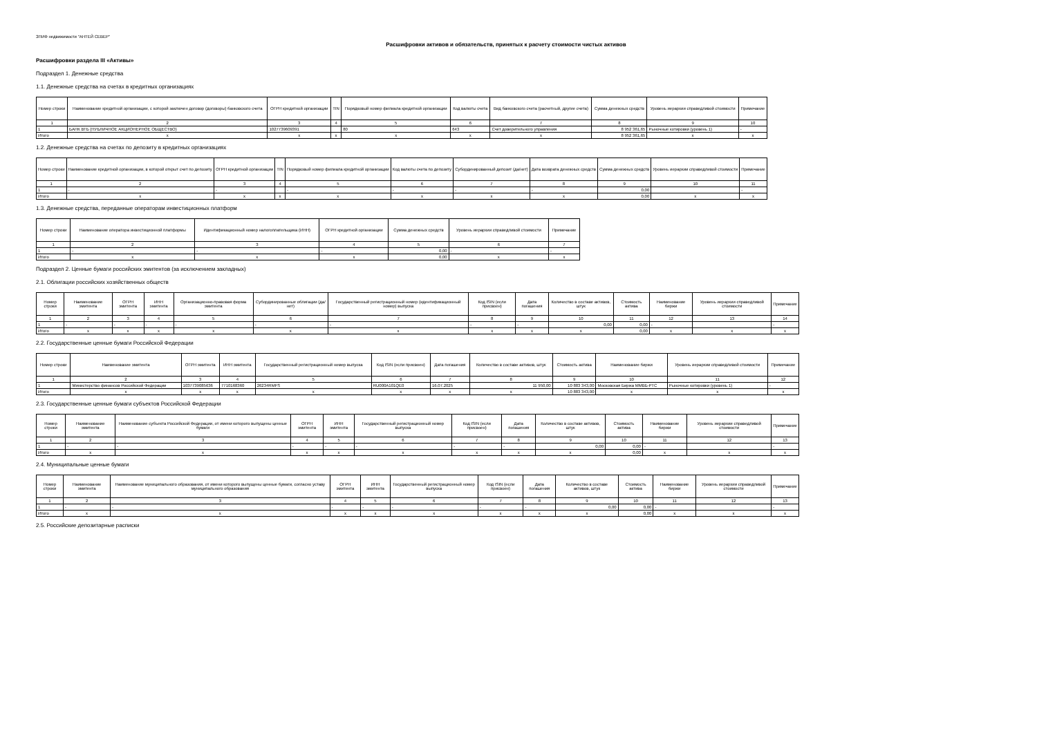ЗПИФ недвижимости "АНТЕЙ СЕВЕР"
Расшифровки активов и обязательств, принятых к расчету стоимости чистых активов
Расшифровки раздела III «Активы»
Подраздел 1. Денежные средства
1.1. Денежные средства на счетах в кредитных организациях
| Номер строки | Наименование кредитной организации, с которой заключен договор (договоры) банковского счета | ОГРН кредитной организации | TIN | Порядковый номер филиала кредитной организации | Код валюты счета | Вид банковского счета (расчетный, другие счета) | Сумма денежных средств | Уровень иерархии справедливой стоимости | Примечание |
| --- | --- | --- | --- | --- | --- | --- | --- | --- | --- |
| 1 | 2 | 3 | 4 | 5 | 6 | 7 | 8 | 9 | 10 |
| 1 | БАНК ВТБ (ПУБЛИЧНОЕ АКЦИОНЕРНОЕ ОБЩЕСТВО) | 1027739609391 | | 80 | 643 | Счет доверительного управления | 8 952 361,65 | Рыночные котировки (уровень 1) | - |
| Итого | x | x | x | x | x | x | 8 952 361,65 | x | x |
1.2. Денежные средства на счетах по депозиту в кредитных организациях
| Номер строки | Наименование кредитной организации, в которой открыт счет по депозиту | ОГРН кредитной организации | TIN | Порядковый номер филиала кредитной организации | Код валюты счета по депозиту | Субординированный депозит (да/нет) | Дата возврата денежных средств | Сумма денежных средств | Уровень иерархии справедливой стоимости | Примечание |
| --- | --- | --- | --- | --- | --- | --- | --- | --- | --- | --- |
| 1 | 2 | 3 | 4 | 5 | 6 | 7 | 8 | 9 | 10 | 11 |
| 1 | - | - | | - | - | - | - | 0,00 | | - |
| Итого | x | x | x | x | x | x | x | 0,00 | x | x |
1.3. Денежные средства, переданные операторам инвестиционных платформ
| Номер строки | Наименование оператора инвестиционной платформы | Идентификационный номер налогоплательщика (ИНН) | ОГРН кредитной организации | Сумма денежных средств | Уровень иерархии справедливой стоимости | Примечание |
| --- | --- | --- | --- | --- | --- | --- |
| 1 | 2 | 3 | 4 | 5 | 6 | 7 |
| 1 | - | - | - | 0,00 | - | - |
| Итого | x | x | x | 0,00 | x | x |
Подраздел 2. Ценные бумаги российских эмитентов (за исключением закладных)
2.1. Облигации российских хозяйственных обществ
| Номер строки | Наименование эмитента | ОГРН эмитента | ИНН эмитента | Организационно-правовая форма эмитента | Субординированные облигации (да/нет) | Государственный регистрационный номер (идентификационный номер) выпуска | Код ISIN (если присвоен) | Дата погашения | Количество в составе активов, штук | Стоимость актива | Наименование биржи | Уровень иерархии справедливой стоимости | Примечание |
| --- | --- | --- | --- | --- | --- | --- | --- | --- | --- | --- | --- | --- | --- |
| 1 | 2 | 3 | 4 | 5 | 6 | 7 | 8 | 9 | 10 | 11 | 12 | 13 | 14 |
| 1 | - | - | - | - | - | - | - | - | 0,00 | 0,00 | - | | - |
| Итого | x | x | x | x | x | x | x | x | x | 0,00 | x | x | x |
2.2. Государственные ценные бумаги Российской Федерации
| Номер строки | Наименование эмитента | ОГРН эмитента | ИНН эмитента | Государственный регистрационный номер выпуска | Код ISIN (если присвоен) | Дата погашения | Количество в составе активов, штук | Стоимость актива | Наименование биржи | Уровень иерархии справедливой стоимости | Примечание |
| --- | --- | --- | --- | --- | --- | --- | --- | --- | --- | --- | --- |
| 1 | 2 | 3 | 4 | 5 | 6 | 7 | 8 | 9 | 10 | 11 | 12 |
| 1 | Министерство финансов Российской Федерации | 1037739085636 | 7710168360 | 26234RMFS | RU000A101QE0 | 16.07.2025 | 11 950,00 | 10 883 343,00 | Московская Биржа ММВБ-РТС | Рыночные котировки (уровень 1) | - |
| Итого | x | x | x | x | x | x | x | 10 883 343,00 | x | x | x |
2.3. Государственные ценные бумаги субъектов Российской Федерации
| Номер строки | Наименование эмитента | Наименование субъекта Российской Федерации, от имени которого выпущены ценные бумаги | ОГРН эмитента | ИНН эмитента | Государственный регистрационный номер выпуска | Код ISIN (если присвоен) | Дата погашения | Количество в составе активов, штук | Стоимость актива | Наименование биржи | Уровень иерархии справедливой стоимости | Примечание |
| --- | --- | --- | --- | --- | --- | --- | --- | --- | --- | --- | --- | --- |
| 1 | 2 | 3 | 4 | 5 | 6 | 7 | 8 | 9 | 10 | 11 | 12 | 13 |
| 1 | - | - | - | - | - | - | - | 0,00 | 0,00 | - | | - |
| Итого | x | x | x | x | x | x | x | x | 0,00 | x | x | x |
2.4. Муниципальные ценные бумаги
| Номер строки | Наименование эмитента | Наименование муниципального образования, от имени которого выпущены ценные бумаги, согласно уставу муниципального образования | ОГРН эмитента | ИНН эмитента | Государственный регистрационный номер выпуска | Код ISIN (если присвоен) | Дата погашения | Количество в составе активов, штук | Стоимость актива | Наименование биржи | Уровень иерархии справедливой стоимости | Примечание |
| --- | --- | --- | --- | --- | --- | --- | --- | --- | --- | --- | --- | --- |
| 1 | 2 | 3 | 4 | 5 | 6 | 7 | 8 | 9 | 10 | 11 | 12 | 13 |
| 1 | - | - | - | - | - | - | - | 0,00 | 0,00 | - | | - |
| Итого | x | x | x | x | x | x | x | x | 0,00 | x | x | x |
2.5. Российские депозитарные расписки